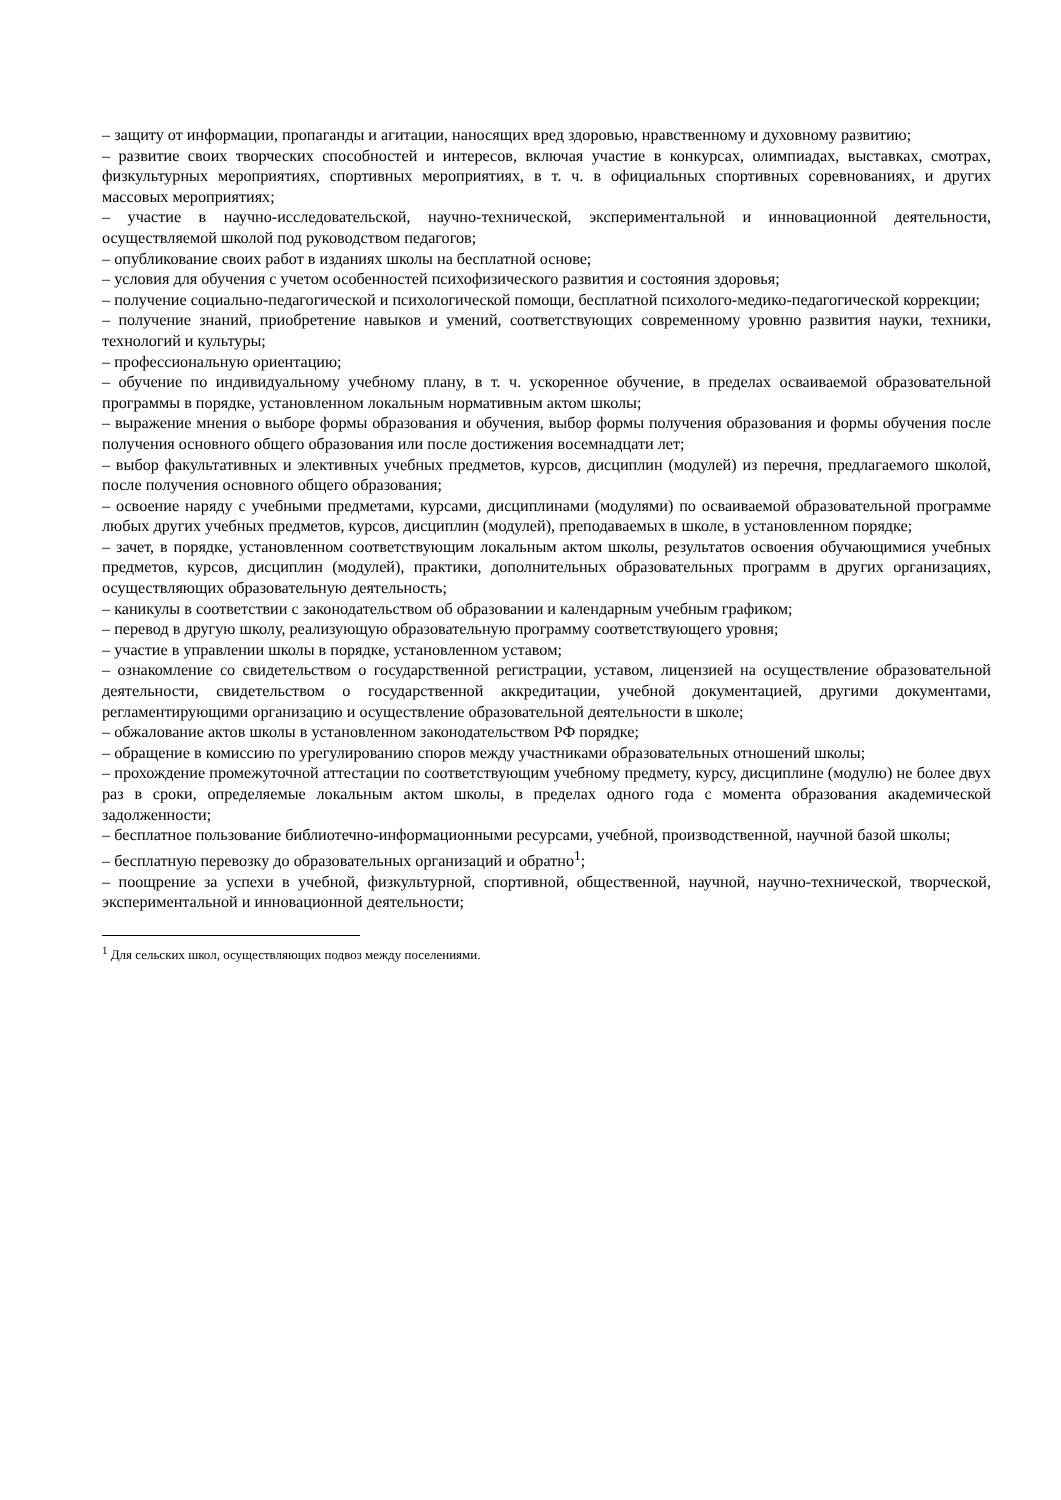– защиту от информации, пропаганды и агитации, наносящих вред здоровью, нравственному и духовному развитию;
– развитие своих творческих способностей и интересов, включая участие в конкурсах, олимпиадах, выставках, смотрах, физкультурных мероприятиях, спортивных мероприятиях, в т. ч. в официальных спортивных соревнованиях, и других массовых мероприятиях;
– участие в научно-исследовательской, научно-технической, экспериментальной и инновационной деятельности, осуществляемой школой под руководством педагогов;
– опубликование своих работ в изданиях школы на бесплатной основе;
– условия для обучения с учетом особенностей психофизического развития и состояния здоровья;
– получение социально-педагогической и психологической помощи, бесплатной психолого-медико-педагогической коррекции;
– получение знаний, приобретение навыков и умений, соответствующих современному уровню развития науки, техники, технологий и культуры;
– профессиональную ориентацию;
– обучение по индивидуальному учебному плану, в т. ч. ускоренное обучение, в пределах осваиваемой образовательной программы в порядке, установленном локальным нормативным актом школы;
– выражение мнения о выборе формы образования и обучения, выбор формы получения образования и формы обучения после получения основного общего образования или после достижения восемнадцати лет;
– выбор факультативных и элективных учебных предметов, курсов, дисциплин (модулей) из перечня, предлагаемого школой, после получения основного общего образования;
– освоение наряду с учебными предметами, курсами, дисциплинами (модулями) по осваиваемой образовательной программе любых других учебных предметов, курсов, дисциплин (модулей), преподаваемых в школе, в установленном порядке;
– зачет, в порядке, установленном соответствующим локальным актом школы, результатов освоения обучающимися учебных предметов, курсов, дисциплин (модулей), практики, дополнительных образовательных программ в других организациях, осуществляющих образовательную деятельность;
– каникулы в соответствии с законодательством об образовании и календарным учебным графиком;
– перевод в другую школу, реализующую образовательную программу соответствующего уровня;
– участие в управлении школы в порядке, установленном уставом;
– ознакомление со свидетельством о государственной регистрации, уставом, лицензией на осуществление образовательной деятельности, свидетельством о государственной аккредитации, учебной документацией, другими документами, регламентирующими организацию и осуществление образовательной деятельности в школе;
– обжалование актов школы в установленном законодательством РФ порядке;
– обращение в комиссию по урегулированию споров между участниками образовательных отношений школы;
– прохождение промежуточной аттестации по соответствующим учебному предмету, курсу, дисциплине (модулю) не более двух раз в сроки, определяемые локальным актом школы, в пределах одного года с момента образования академической задолженности;
– бесплатное пользование библиотечно-информационными ресурсами, учебной, производственной, научной базой школы;
– бесплатную перевозку до образовательных организаций и обратно<sup>1</sup>;
– поощрение за успехи в учебной, физкультурной, спортивной, общественной, научной, научно-технической, творческой, экспериментальной и инновационной деятельности;
<sup>1</sup> Для сельских школ, осуществляющих подвоз между поселениями.